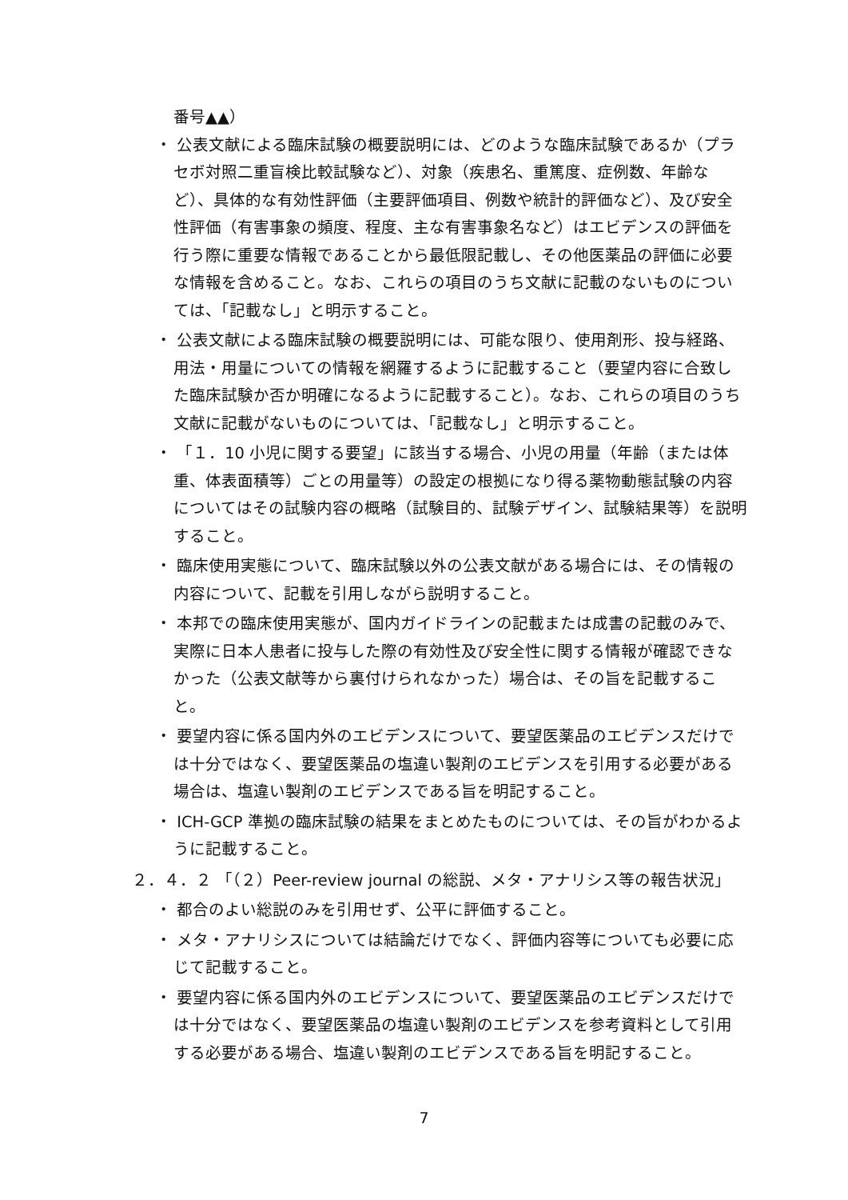番号▲▲）
・ 公表文献による臨床試験の概要説明には、どのような臨床試験であるか（プラセボ対照二重盲検比較試験など）、対象（疾患名、重篤度、症例数、年齢など）、具体的な有効性評価（主要評価項目、例数や統計的評価など）、及び安全性評価（有害事象の頻度、程度、主な有害事象名など）はエビデンスの評価を行う際に重要な情報であることから最低限記載し、その他医薬品の評価に必要な情報を含めること。なお、これらの項目のうち文献に記載のないものについては、「記載なし」と明示すること。
・ 公表文献による臨床試験の概要説明には、可能な限り、使用剤形、投与経路、用法・用量についての情報を網羅するように記載すること（要望内容に合致した臨床試験か否か明確になるように記載すること）。なお、これらの項目のうち文献に記載がないものについては、「記載なし」と明示すること。
・ 「１．10 小児に関する要望」に該当する場合、小児の用量（年齢（または体重、体表面積等）ごとの用量等）の設定の根拠になり得る薬物動態試験の内容についてはその試験内容の概略（試験目的、試験デザイン、試験結果等）を説明すること。
・ 臨床使用実態について、臨床試験以外の公表文献がある場合には、その情報の内容について、記載を引用しながら説明すること。
・ 本邦での臨床使用実態が、国内ガイドラインの記載または成書の記載のみで、実際に日本人患者に投与した際の有効性及び安全性に関する情報が確認できなかった（公表文献等から裏付けられなかった）場合は、その旨を記載すること。
・ 要望内容に係る国内外のエビデンスについて、要望医薬品のエビデンスだけでは十分ではなく、要望医薬品の塩違い製剤のエビデンスを引用する必要がある場合は、塩違い製剤のエビデンスである旨を明記すること。
・ ICH-GCP 準拠の臨床試験の結果をまとめたものについては、その旨がわかるように記載すること。
２．４．２ 「（２）Peer-review journal の総説、メタ・アナリシス等の報告状況」
・ 都合のよい総説のみを引用せず、公平に評価すること。
・ メタ・アナリシスについては結論だけでなく、評価内容等についても必要に応じて記載すること。
・ 要望内容に係る国内外のエビデンスについて、要望医薬品のエビデンスだけでは十分ではなく、要望医薬品の塩違い製剤のエビデンスを参考資料として引用する必要がある場合、塩違い製剤のエビデンスである旨を明記すること。
7